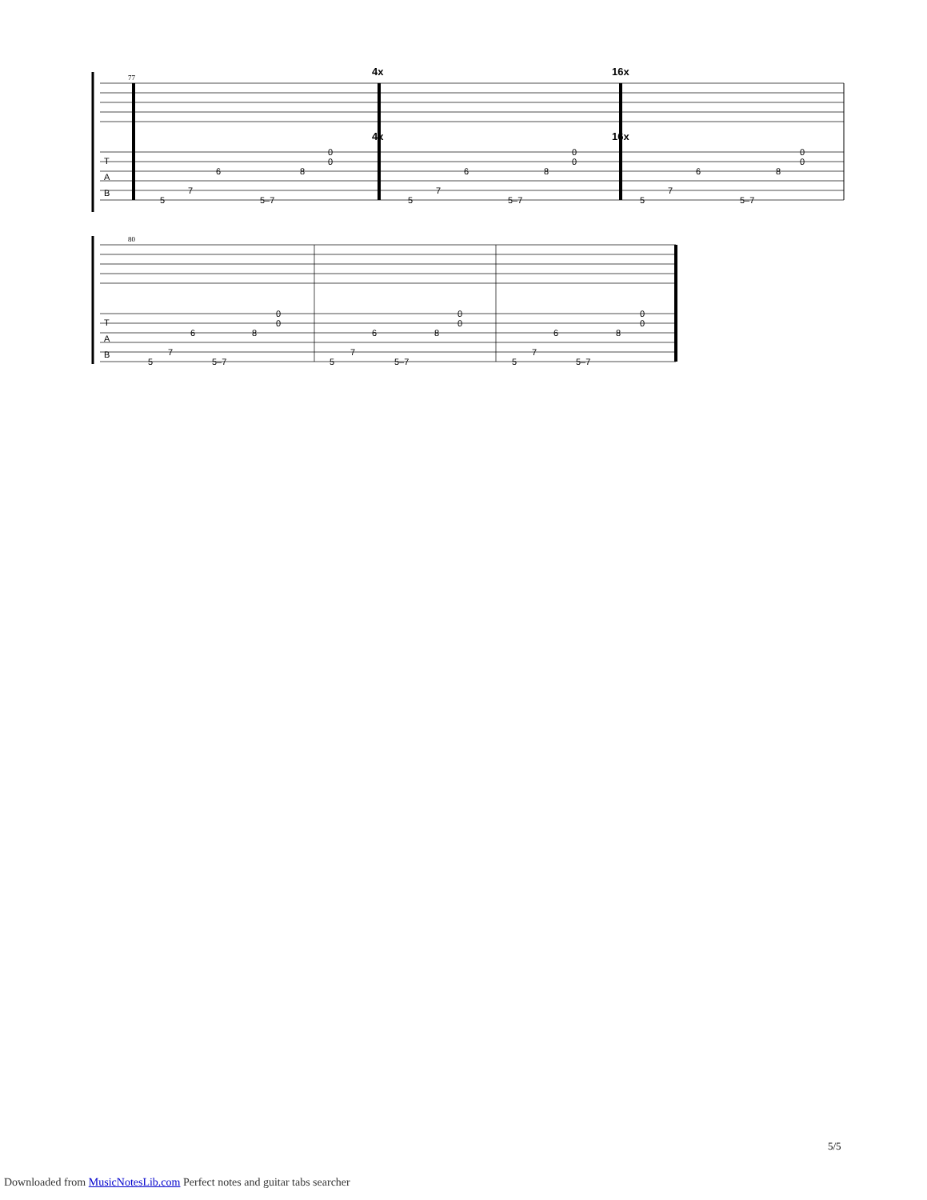77
4x
16x
4x
16x
T
A
B
5
7
6
5–7
8
0
0
5
7
6
5–7
8
0
0
5
7
6
5–7
8
0
0
80
T
A
B
5
7
6
5–7
8
0
0
5
7
6
5–7
8
0
0
5
7
6
5–7
8
0
0
5/5
Downloaded from MusicNotesLib.com Perfect notes and guitar tabs searcher